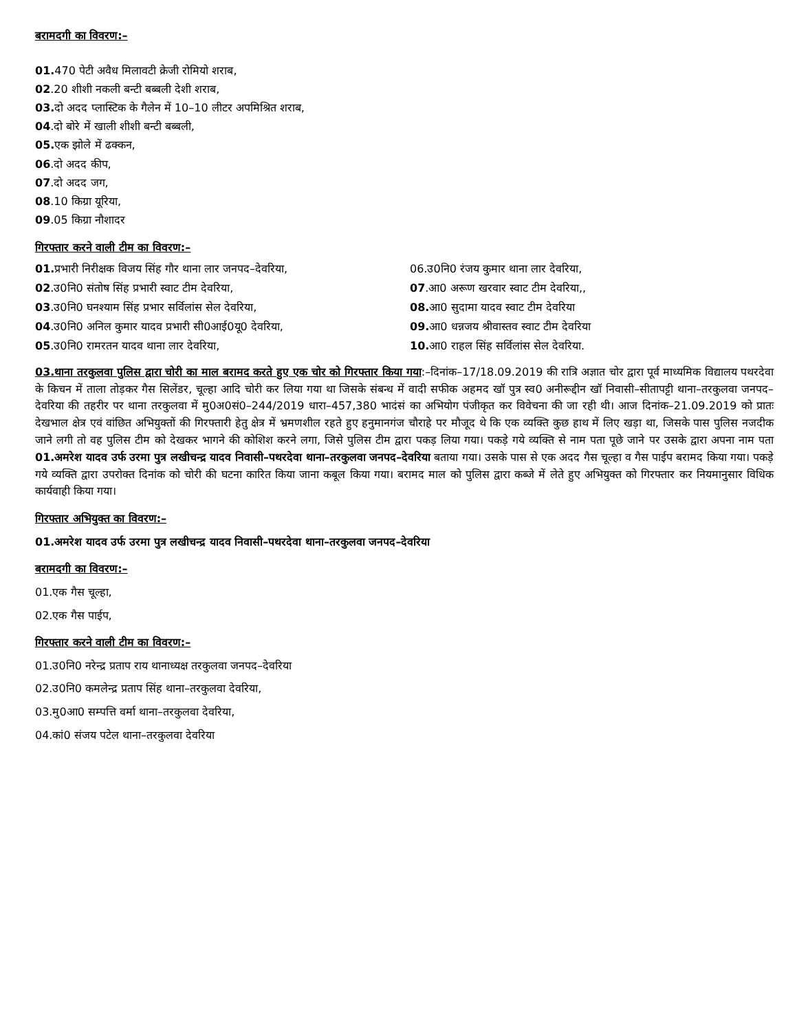बरामदगी का विवरण:–
01. 470 पेटी अवैध मिलावटी क्रेजी रोमियो शराब,
02.20 शीशी नकली बन्टी बब्बली देशी शराब,
03. दो अदद प्लास्टिक के गैलेन में 10–10 लीटर अपमिश्रित शराब,
04.दो बोरे में खाली शीशी बन्टी बब्बली,
05. एक झोले में ढक्कन,
06.दो अदद कीप,
07.दो अदद जग,
08.10 किग्रा यूरिया,
09.05 किग्रा नौशादर
गिरफ्तार करने वाली टीम का विवरण:–
01. प्रभारी निरीक्षक विजय सिंह गौर थाना लार जनपद–देवरिया,
06.उ0नि0 रंजय कुमार थाना लार देवरिया,
02.उ0नि0 संतोष सिंह प्रभारी स्वाट टीम देवरिया,
07.आ0 अरूण खरवार स्वाट टीम देवरिया,,
03.उ0नि0 घनश्याम सिंह प्रभार सर्विलांस सेल देवरिया,
08. आ0 सुदामा यादव स्वाट टीम देवरिया
04.उ0नि0 अनिल कुमार यादव प्रभारी सी0आई0यू0 देवरिया,
09. आ0 धन्नजय श्रीवास्तव स्वाट टीम देवरिया
05.उ0नि0 रामरतन यादव थाना लार देवरिया,
10. आ0 राहल सिंह सर्विलांस सेल देवरिया.
03.थाना तरकुलवा पुलिस द्वारा चोरी का माल बरामद करते हुए एक चोर को गिरफ्तार किया गया:–दिनांक–17/18.09.2019 की रात्रि अज्ञात चोर द्वारा पूर्व माध्यमिक विद्यालय पथरदेवा के किचन में ताला तोड़कर गैस सिलेंडर, चूल्हा आदि चोरी कर लिया गया था जिसके संबन्ध में वादी सफीक अहमद खॉ पुत्र स्व0 अनीरूद्दीन खॉ निवासी–सीतापट्टी थाना–तरकुलवा जनपद–देवरिया की तहरीर पर थाना तरकुलवा में मु0अ0सं0–244/2019 धारा–457,380 भादंसं का अभियोग पंजीकृत कर विवेचना की जा रही थी। आज दिनांक–21.09.2019 को प्रातः देखभाल क्षेत्र एवं वांछित अभियुक्तों की गिरफ्तारी हेतु क्षेत्र में भ्रमणशील रहते हुए हनुमानगंज चौराहे पर मौजूद थे कि एक व्यक्ति कुछ हाथ में लिए खड़ा था, जिसके पास पुलिस नजदीक जाने लगी तो वह पुलिस टीम को देखकर भागने की कोशिश करने लगा, जिसे पुलिस टीम द्वारा पकड़ लिया गया। पकड़े गये व्यक्ति से नाम पता पूछे जाने पर उसके द्वारा अपना नाम पता 01.अमरेश यादव उर्फ उरमा पुत्र लखीचन्द्र यादव निवासी–पथरदेवा थाना–तरकुलवा जनपद–देवरिया बताया गया। उसके पास से एक अदद गैस चूल्हा व गैस पाईप बरामद किया गया। पकड़े गये व्यक्ति द्वारा उपरोक्त दिनांक को चोरी की घटना कारित किया जाना कबूल किया गया। बरामद माल को पुलिस द्वारा कब्जे में लेते हुए अभियुक्त को गिरफ्तार कर नियमानुसार विधिक कार्यवाही किया गया।
गिरफ्तार अभियुक्त का विवरण:–
01.अमरेश यादव उर्फ उरमा पुत्र लखीचन्द्र यादव निवासी–पथरदेवा थाना–तरकुलवा जनपद–देवरिया
बरामदगी का विवरण:–
01.एक गैस चूल्हा,
02.एक गैस पाईप,
गिरफ्तार करने वाली टीम का विवरण:–
01.उ0नि0 नरेन्द्र प्रताप राय थानाध्यक्ष तरकुलवा जनपद–देवरिया
02.उ0नि0 कमलेन्द्र प्रताप सिंह थाना–तरकुलवा देवरिया,
03.मु0आ0 सम्पत्ति वर्मा थाना–तरकुलवा देवरिया,
04.कां0 संजय पटेल थाना–तरकुलवा देवरिया